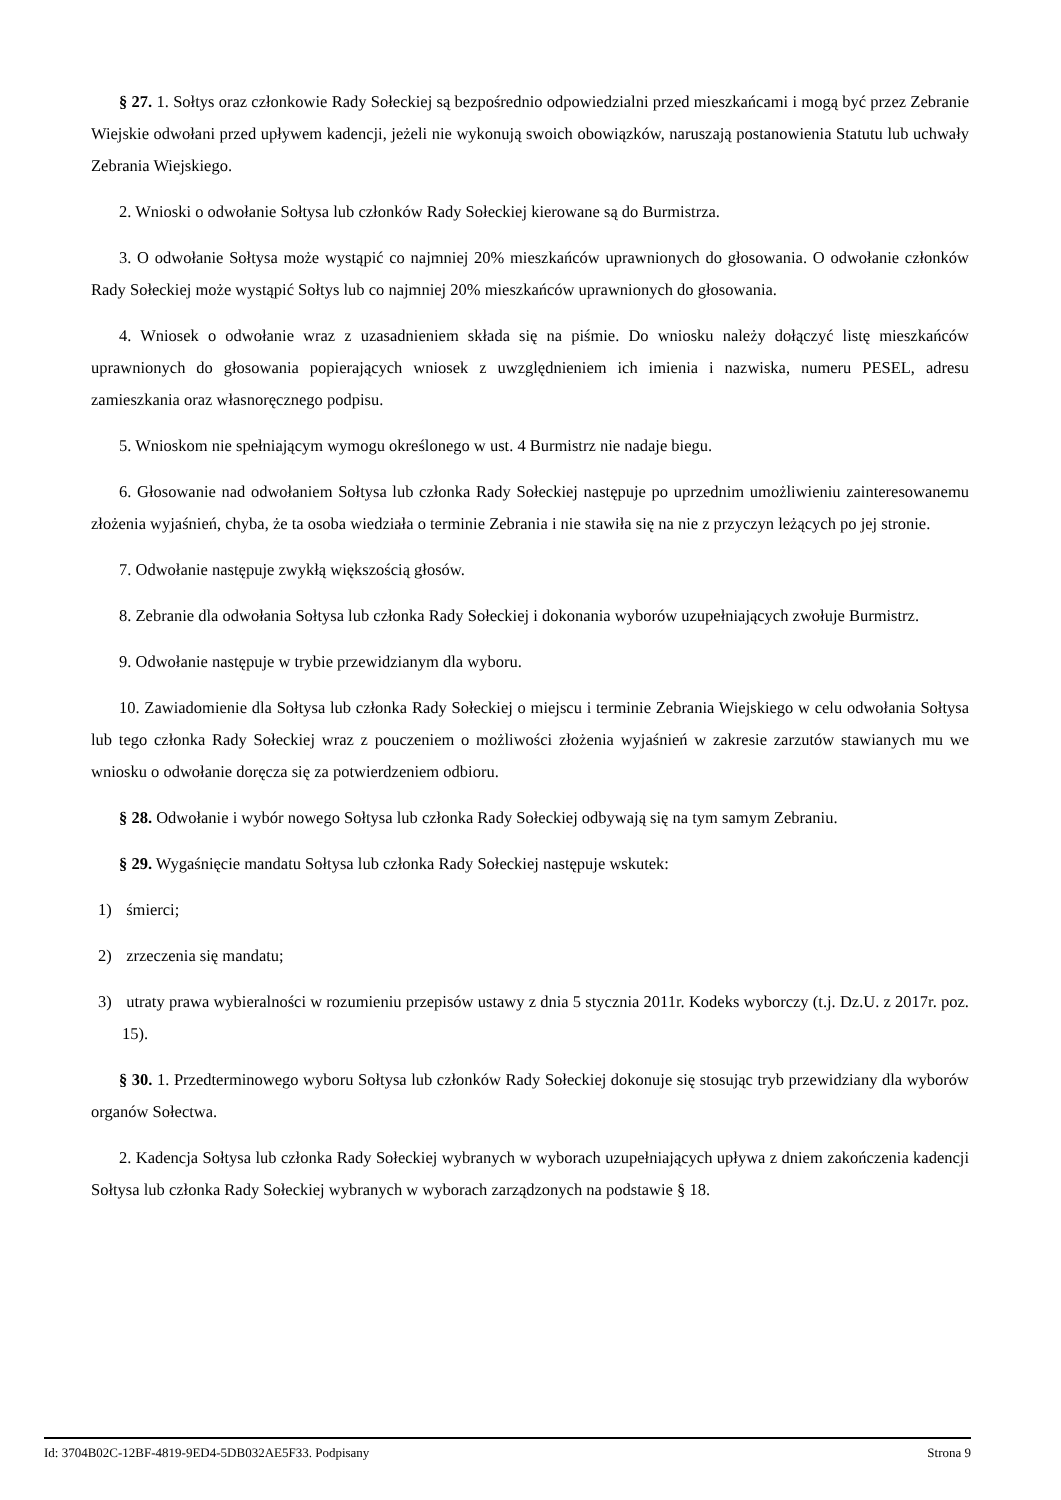§ 27. 1. Sołtys oraz członkowie Rady Sołeckiej są bezpośrednio odpowiedzialni przed mieszkańcami i mogą być przez Zebranie Wiejskie odwołani przed upływem kadencji, jeżeli nie wykonują swoich obowiązków, naruszają postanowienia Statutu lub uchwały Zebrania Wiejskiego.
2. Wnioski o odwołanie Sołtysa lub członków Rady Sołeckiej kierowane są do Burmistrza.
3. O odwołanie Sołtysa może wystąpić co najmniej 20% mieszkańców uprawnionych do głosowania. O odwołanie członków Rady Sołeckiej może wystąpić Sołtys lub co najmniej 20% mieszkańców uprawnionych do głosowania.
4. Wniosek o odwołanie wraz z uzasadnieniem składa się na piśmie. Do wniosku należy dołączyć listę mieszkańców uprawnionych do głosowania popierających wniosek z uwzględnieniem ich imienia i nazwiska, numeru PESEL, adresu zamieszkania oraz własnoręcznego podpisu.
5. Wnioskom nie spełniającym wymogu określonego w ust. 4 Burmistrz nie nadaje biegu.
6. Głosowanie nad odwołaniem Sołtysa lub członka Rady Sołeckiej następuje po uprzednim umożliwieniu zainteresowanemu złożenia wyjaśnień, chyba, że ta osoba wiedziała o terminie Zebrania i nie stawiła się na nie z przyczyn leżących po jej stronie.
7. Odwołanie następuje zwykłą większością głosów.
8. Zebranie dla odwołania Sołtysa lub członka Rady Sołeckiej i dokonania wyborów uzupełniających zwołuje Burmistrz.
9. Odwołanie następuje w trybie przewidzianym dla wyboru.
10. Zawiadomienie dla Sołtysa lub członka Rady Sołeckiej o miejscu i terminie Zebrania Wiejskiego w celu odwołania Sołtysa lub tego członka Rady Sołeckiej wraz z pouczeniem o możliwości złożenia wyjaśnień w zakresie zarzutów stawianych mu we wniosku o odwołanie doręcza się za potwierdzeniem odbioru.
§ 28. Odwołanie i wybór nowego Sołtysa lub członka Rady Sołeckiej odbywają się na tym samym Zebraniu.
§ 29. Wygaśnięcie mandatu Sołtysa lub członka Rady Sołeckiej następuje wskutek:
1) śmierci;
2) zrzeczenia się mandatu;
3) utraty prawa wybieralności w rozumieniu przepisów ustawy z dnia 5 stycznia 2011r. Kodeks wyborczy (t.j. Dz.U. z 2017r. poz. 15).
§ 30. 1. Przedterminowego wyboru Sołtysa lub członków Rady Sołeckiej dokonuje się stosując tryb przewidziany dla wyborów organów Sołectwa.
2. Kadencja Sołtysa lub członka Rady Sołeckiej wybranych w wyborach uzupełniających upływa z dniem zakończenia kadencji Sołtysa lub członka Rady Sołeckiej wybranych w wyborach zarządzonych na podstawie § 18.
Id: 3704B02C-12BF-4819-9ED4-5DB032AE5F33. Podpisany Strona 9